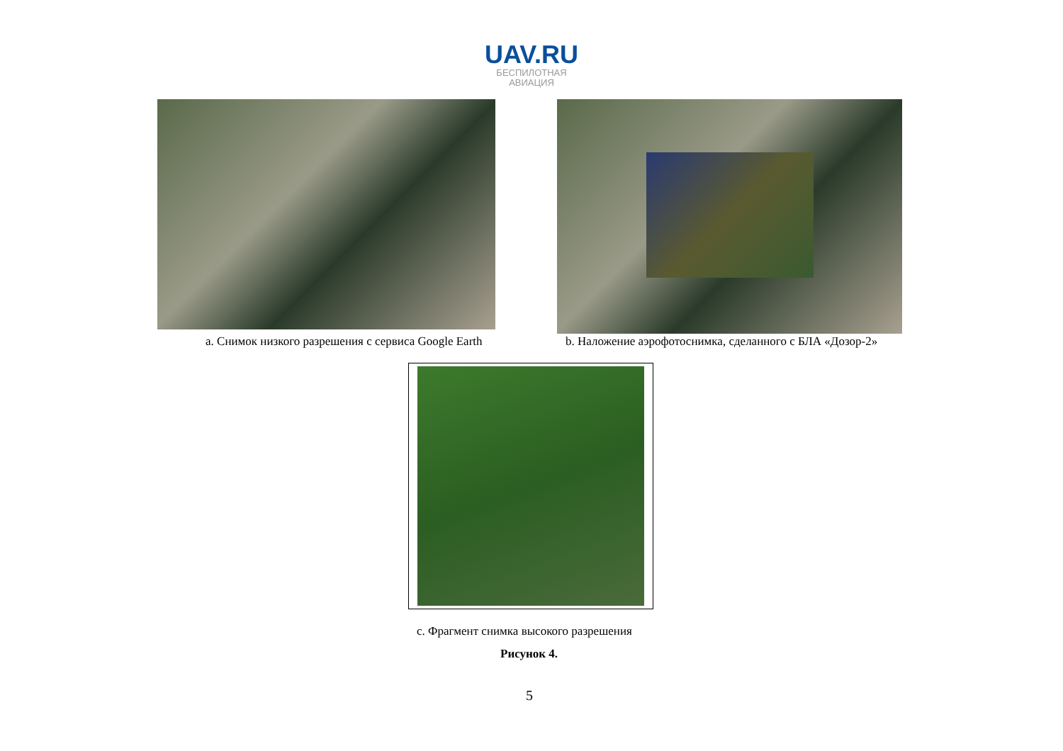UAV.RU
БЕСПИЛОТНАЯ
АВИАЦИЯ
a. Снимок низкого разрешения с сервиса Google Earth
b. Наложение аэрофотоснимка, сделанного с БЛА «Дозор-2»
c. Фрагмент снимка высокого разрешения
Рисунок 4.
5